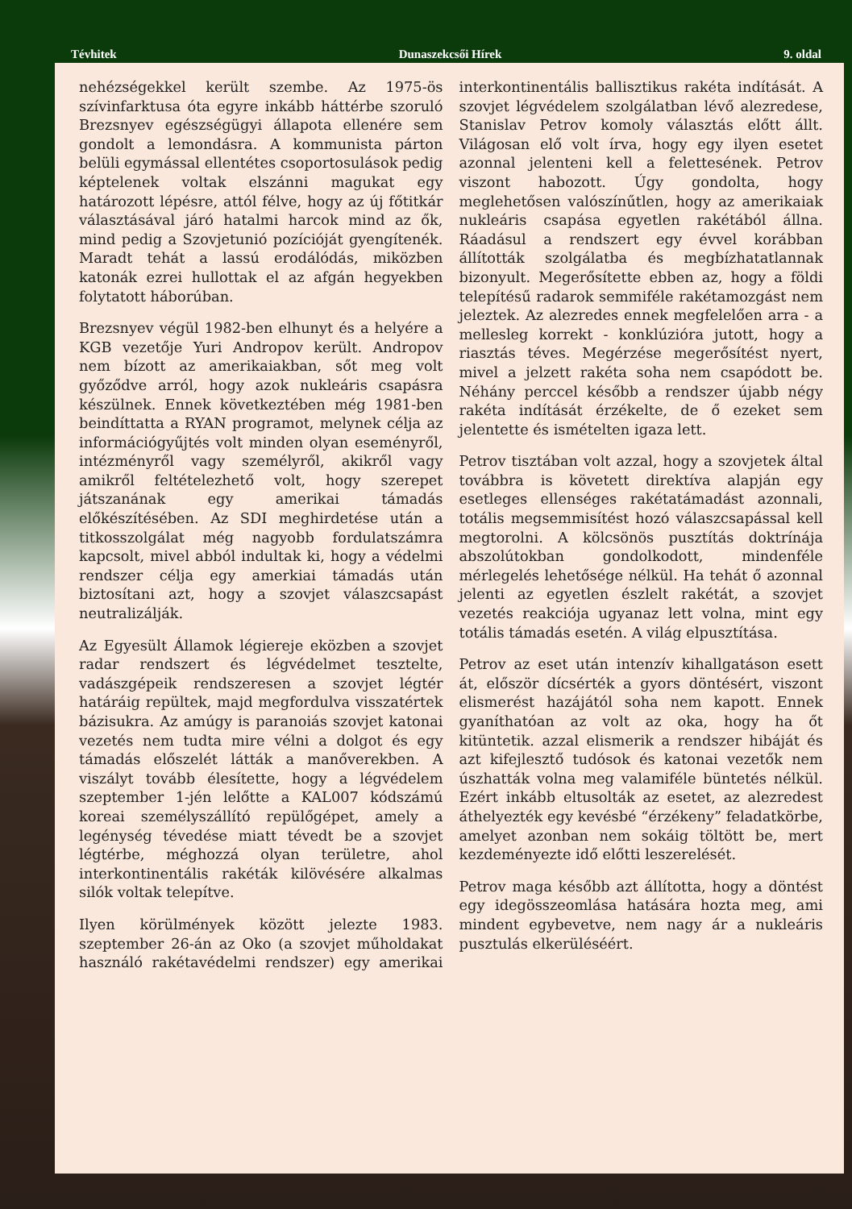Tévhitek Dunaszekcsői Hírek 9. oldal
nehézségekkel került szembe. Az 1975-ös szívinfarktusa óta egyre inkább háttérbe szoruló Brezsnyev egészségügyi állapota ellenére sem gondolt a lemondásra. A kommunista párton belüli egymással ellentétes csoportosulások pedig képtelenek voltak elszánni magukat egy határozott lépésre, attól félve, hogy az új főtitkár választásával járó hatalmi harcok mind az ők, mind pedig a Szovjetunió pozícióját gyengítenék. Maradt tehát a lassú erodálódás, miközben katonák ezrei hullottak el az afgán hegyekben folytatott háborúban.
Brezsnyev végül 1982-ben elhunyt és a helyére a KGB vezetője Yuri Andropov került. Andropov nem bízott az amerikaiakban, sőt meg volt győződve arról, hogy azok nukleáris csapásra készülnek. Ennek következtében még 1981-ben beindíttatta a RYAN programot, melynek célja az információgyűjtés volt minden olyan eseményről, intézményről vagy személyről, akikről vagy amikről feltételezhető volt, hogy szerepet játszanának egy amerikai támadás előkészítésében. Az SDI meghirdetése után a titkosszolgálat még nagyobb fordulatszámra kapcsolt, mivel abból indultak ki, hogy a védelmi rendszer célja egy amerkiai támadás után biztosítani azt, hogy a szovjet válaszcsapást neutralizálják.
Az Egyesült Államok légiereje eközben a szovjet radar rendszert és légvédelmet tesztelte, vadászgépeik rendszeresen a szovjet légtér határáig repültek, majd megfordulva visszatértek bázisukra. Az amúgy is paranoiás szovjet katonai vezetés nem tudta mire vélni a dolgot és egy támadás előszelét látták a manőverekben. A viszályt tovább élesítette, hogy a légvédelem szeptember 1-jén lelőtte a KAL007 kódszámú koreai személyszállító repülőgépet, amely a legénység tévedése miatt tévedt be a szovjet légtérbe, méghozzá olyan területre, ahol interkontinentális rakéták kilövésére alkalmas silók voltak telepítve.
Ilyen körülmények között jelezte 1983. szeptember 26-án az Oko (a szovjet műholdakat használó rakétavédelmi rendszer) egy amerikai interkontinentális ballisztikus rakéta indítását. A szovjet légvédelem szolgálatban lévő alezredese, Stanislav Petrov komoly választás előtt állt. Világosan elő volt írva, hogy egy ilyen esetet azonnal jelenteni kell a felettesének. Petrov viszont habozott. Úgy gondolta, hogy meglehetősen valószínűtlen, hogy az amerikaiak nukleáris csapása egyetlen rakétából állna. Ráadásul a rendszert egy évvel korábban állították szolgálatba és megbízhatatlannak bizonyult. Megerősítette ebben az, hogy a földi telepítésű radarok semmiféle rakétamozgást nem jeleztek. Az alezredes ennek megfelelően arra - a mellesleg korrekt - konklúzióra jutott, hogy a riasztás téves. Megérzése megerősítést nyert, mivel a jelzett rakéta soha nem csapódott be. Néhány perccel később a rendszer újabb négy rakéta indítását érzékelte, de ő ezeket sem jelentette és ismételten igaza lett.
Petrov tisztában volt azzal, hogy a szovjetek által továbbra is követett direktíva alapján egy esetleges ellenséges rakétatámadást azonnali, totális megsemmisítést hozó válaszcsapással kell megtorolni. A kölcsönös pusztítás doktrínája abszolútokban gondolkodott, mindenféle mérlegelés lehetősége nélkül. Ha tehát ő azonnal jelenti az egyetlen észlelt rakétát, a szovjet vezetés reakciója ugyanaz lett volna, mint egy totális támadás esetén. A világ elpusztítása.
Petrov az eset után intenzív kihallgatáson esett át, először dícsérték a gyors döntésért, viszont elismerést hazájától soha nem kapott. Ennek gyaníthatóan az volt az oka, hogy ha őt kitüntetik. azzal elismerik a rendszer hibáját és azt kifejlesztő tudósok és katonai vezetők nem úszhatták volna meg valamiféle büntetés nélkül. Ezért inkább eltusolták az esetet, az alezredest áthelyezték egy kevésbé “érzékeny” feladatkörbe, amelyet azonban nem sokáig töltött be, mert kezdeményezte idő előtti leszerelését.
Petrov maga később azt állította, hogy a döntést egy idegösszeomlása hatására hozta meg, ami mindent egybevetve, nem nagy ár a nukleáris pusztulás elkerüléséért.